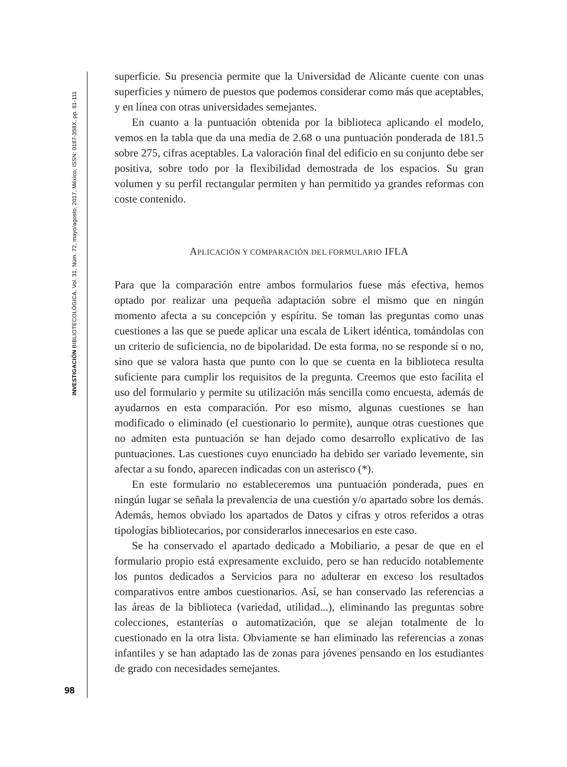INVESTIGACIÓN BIBLIOTECOLÓGICA, Vol. 31, Núm. 72, mayo/agosto, 2017, México, ISSN: 0187-358X, pp. 81-111
superficie. Su presencia permite que la Universidad de Alicante cuente con unas superficies y número de puestos que podemos considerar como más que aceptables, y en línea con otras universidades semejantes.
En cuanto a la puntuación obtenida por la biblioteca aplicando el modelo, vemos en la tabla que da una media de 2.68 o una puntuación ponderada de 181.5 sobre 275, cifras aceptables. La valoración final del edificio en su conjunto debe ser positiva, sobre todo por la flexibilidad demostrada de los espacios. Su gran volumen y su perfil rectangular permiten y han permitido ya grandes reformas con coste contenido.
APLICACIÓN Y COMPARACIÓN DEL FORMULARIO IFLA
Para que la comparación entre ambos formularios fuese más efectiva, hemos optado por realizar una pequeña adaptación sobre el mismo que en ningún momento afecta a su concepción y espíritu. Se toman las preguntas como unas cuestiones a las que se puede aplicar una escala de Likert idéntica, tomándolas con un criterio de suficiencia, no de bipolaridad. De esta forma, no se responde sí o no, sino que se valora hasta que punto con lo que se cuenta en la biblioteca resulta suficiente para cumplir los requisitos de la pregunta. Creemos que esto facilita el uso del formulario y permite su utilización más sencilla como encuesta, además de ayudarnos en esta comparación. Por eso mismo, algunas cuestiones se han modificado o eliminado (el cuestionario lo permite), aunque otras cuestiones que no admiten esta puntuación se han dejado como desarrollo explicativo de las puntuaciones. Las cuestiones cuyo enunciado ha debido ser variado levemente, sin afectar a su fondo, aparecen indicadas con un asterisco (*).
En este formulario no estableceremos una puntuación ponderada, pues en ningún lugar se señala la prevalencia de una cuestión y/o apartado sobre los demás. Además, hemos obviado los apartados de Datos y cifras y otros referidos a otras tipologías bibliotecarios, por considerarlos innecesarios en este caso.
Se ha conservado el apartado dedicado a Mobiliario, a pesar de que en el formulario propio está expresamente excluido, pero se han reducido notablemente los puntos dedicados a Servicios para no adulterar en exceso los resultados comparativos entre ambos cuestionarios. Así, se han conservado las referencias a las áreas de la biblioteca (variedad, utilidad...), eliminando las preguntas sobre colecciones, estanterías o automatización, que se alejan totalmente de lo cuestionado en la otra lista. Obviamente se han eliminado las referencias a zonas infantiles y se han adaptado las de zonas para jóvenes pensando en los estudiantes de grado con necesidades semejantes.
98